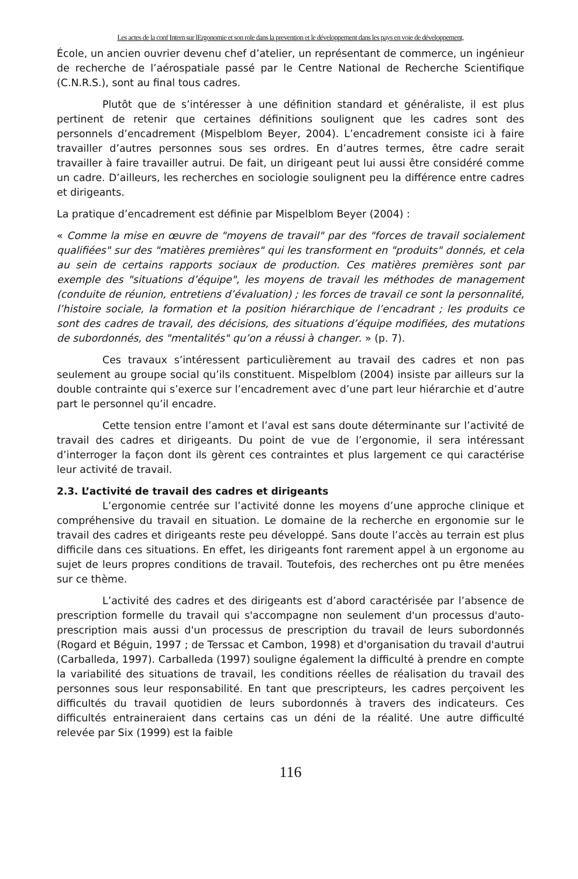Les actes de la conf Intern sur lErgonomie et son role dans la prevention et le développement dans les pays en voie de développement,
École, un ancien ouvrier devenu chef d’atelier, un représentant de commerce, un ingénieur de recherche de l’aérospatiale passé par le Centre National de Recherche Scientifique (C.N.R.S.), sont au final tous cadres.
Plutôt que de s’intéresser à une définition standard et généraliste, il est plus pertinent de retenir que certaines définitions soulignent que les cadres sont des personnels d’encadrement (Mispelblom Beyer, 2004). L’encadrement consiste ici à faire travailler d’autres personnes sous ses ordres. En d’autres termes, être cadre serait travailler à faire travailler autrui. De fait, un dirigeant peut lui aussi être considéré comme un cadre. D’ailleurs, les recherches en sociologie soulignent peu la différence entre cadres et dirigeants.
La pratique d’encadrement est définie par Mispelblom Beyer (2004) :
« Comme la mise en œuvre de "moyens de travail" par des "forces de travail socialement qualifiées" sur des "matières premières" qui les transforment en "produits" donnés, et cela au sein de certains rapports sociaux de production. Ces matières premières sont par exemple des "situations d’équipe", les moyens de travail les méthodes de management (conduite de réunion, entretiens d’évaluation) ; les forces de travail ce sont la personnalité, l’histoire sociale, la formation et la position hiérarchique de l’encadrant ; les produits ce sont des cadres de travail, des décisions, des situations d’équipe modifiées, des mutations de subordonnés, des "mentalités" qu’on a réussi à changer. » (p. 7).
Ces travaux s’intéressent particulièrement au travail des cadres et non pas seulement au groupe social qu’ils constituent. Mispelblom (2004) insiste par ailleurs sur la double contrainte qui s’exerce sur l’encadrement avec d’une part leur hiérarchie et d’autre part le personnel qu’il encadre.
Cette tension entre l’amont et l’aval est sans doute déterminante sur l’activité de travail des cadres et dirigeants. Du point de vue de l’ergonomie, il sera intéressant d’interroger la façon dont ils gèrent ces contraintes et plus largement ce qui caractérise leur activité de travail.
2.3. L’activité de travail des cadres et dirigeants
L’ergonomie centrée sur l’activité donne les moyens d’une approche clinique et compréhensive du travail en situation. Le domaine de la recherche en ergonomie sur le travail des cadres et dirigeants reste peu développé. Sans doute l’accès au terrain est plus difficile dans ces situations. En effet, les dirigeants font rarement appel à un ergonome au sujet de leurs propres conditions de travail. Toutefois, des recherches ont pu être menées sur ce thème.
L’activité des cadres et des dirigeants est d’abord caractérisée par l’absence de prescription formelle du travail qui s'accompagne non seulement d'un processus d'auto-prescription mais aussi d'un processus de prescription du travail de leurs subordonnés (Rogard et Béguin, 1997 ; de Terssac et Cambon, 1998) et d'organisation du travail d'autrui (Carballeda, 1997). Carballeda (1997) souligne également la difficulté à prendre en compte la variabilité des situations de travail, les conditions réelles de réalisation du travail des personnes sous leur responsabilité. En tant que prescripteurs, les cadres perçoivent les difficultés du travail quotidien de leurs subordonnés à travers des indicateurs. Ces difficultés entraineraient dans certains cas un déni de la réalité. Une autre difficulté relevée par Six (1999) est la faible
116